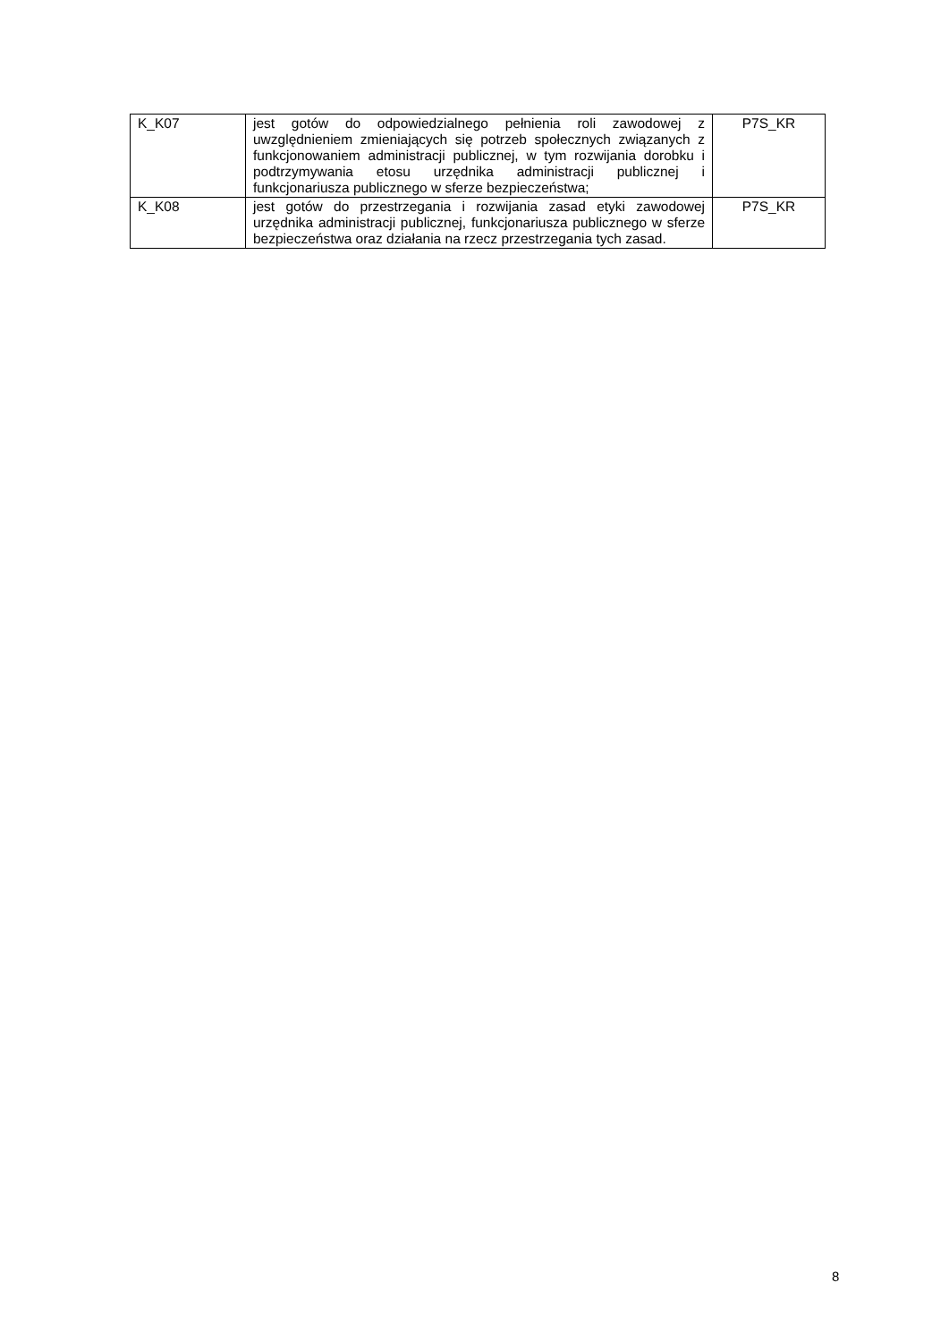| K_K07 | jest gotów do odpowiedzialnego pełnienia roli zawodowej z uwzględnieniem zmieniających się potrzeb społecznych związanych z funkcjonowaniem administracji publicznej, w tym rozwijania dorobku i podtrzymywania etosu urzędnika administracji publicznej i funkcjonariusza publicznego w sferze bezpieczeństwa; | P7S_KR |
| K_K08 | jest gotów do przestrzegania i rozwijania zasad etyki zawodowej urzędnika administracji publicznej, funkcjonariusza publicznego w sferze bezpieczeństwa oraz działania na rzecz przestrzegania tych zasad. | P7S_KR |
8